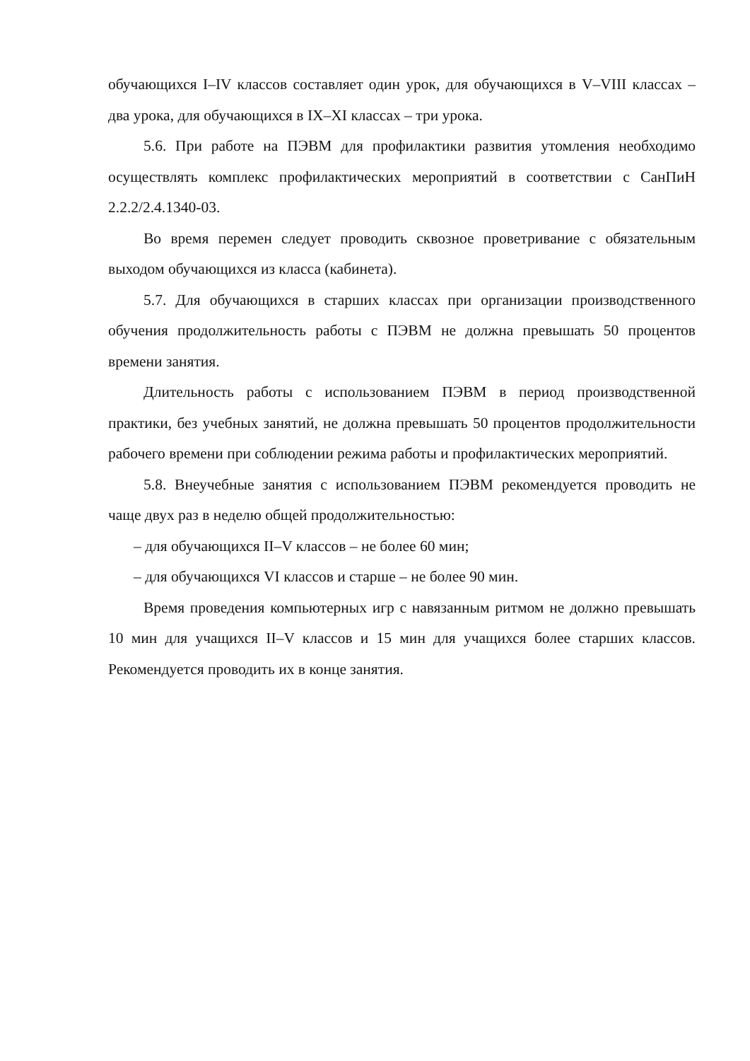обучающихся I–IV классов составляет один урок, для обучающихся в V–VIII классах – два урока, для обучающихся в IX–XI классах – три урока.
5.6. При работе на ПЭВМ для профилактики развития утомления необходимо осуществлять комплекс профилактических мероприятий в соответствии с СанПиН 2.2.2/2.4.1340-03.
Во время перемен следует проводить сквозное проветривание с обязательным выходом обучающихся из класса (кабинета).
5.7. Для обучающихся в старших классах при организации производственного обучения продолжительность работы с ПЭВМ не должна превышать 50 процентов времени занятия.
Длительность работы с использованием ПЭВМ в период производственной практики, без учебных занятий, не должна превышать 50 процентов продолжительности рабочего времени при соблюдении режима работы и профилактических мероприятий.
5.8. Внеучебные занятия с использованием ПЭВМ рекомендуется проводить не чаще двух раз в неделю общей продолжительностью:
– для обучающихся II–V классов – не более 60 мин;
– для обучающихся VI классов и старше – не более 90 мин.
Время проведения компьютерных игр с навязанным ритмом не должно превышать 10 мин для учащихся II–V классов и 15 мин для учащихся более старших классов. Рекомендуется проводить их в конце занятия.